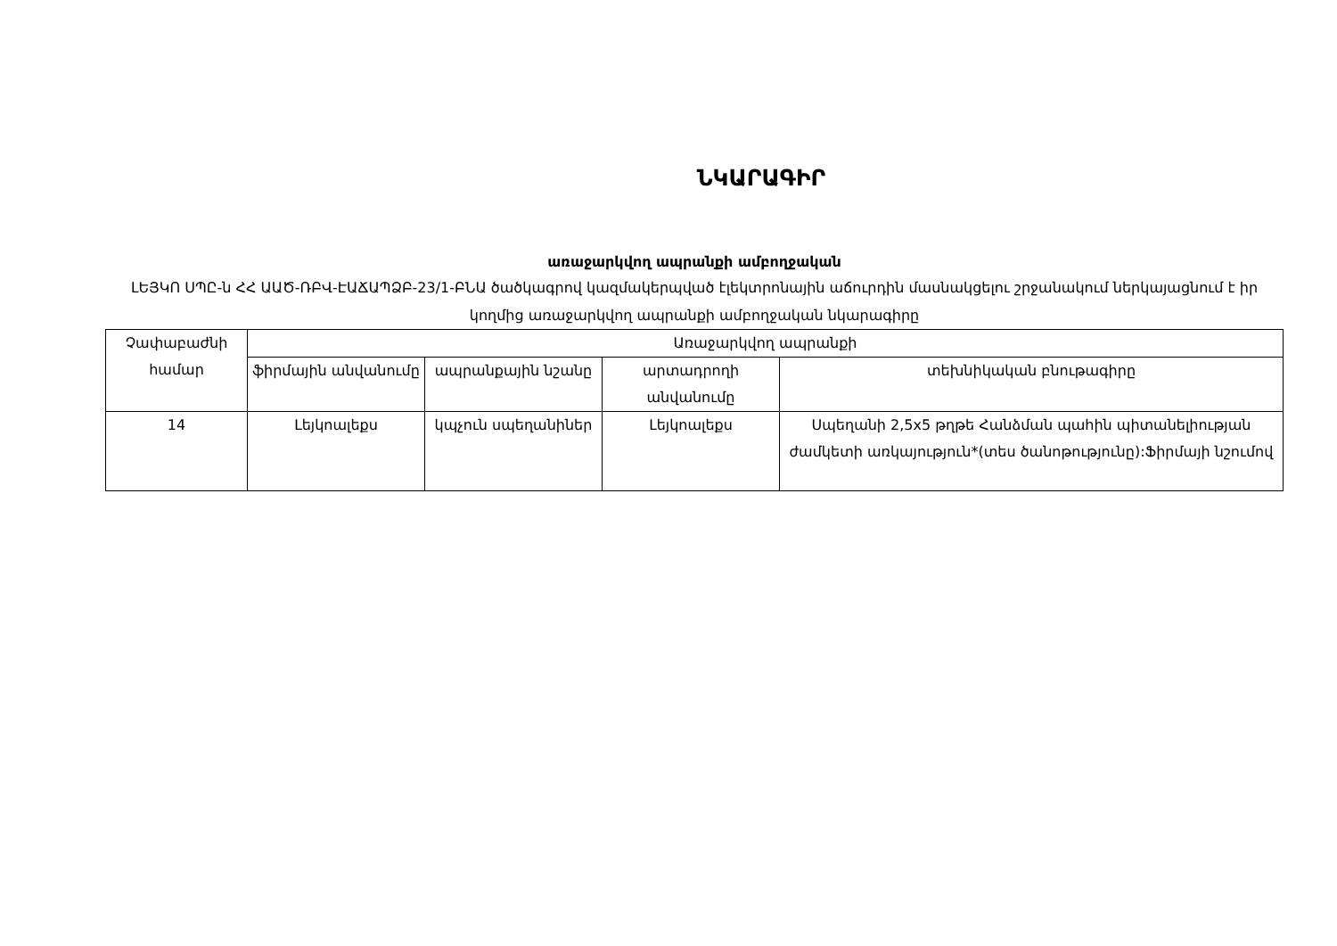ՆԿԱՐԱԳԻՐ
առաջարկվող ապրանքի ամբողջական
ԼԵՅԿՈ ՍՊԸ-ն ՀՀ ԱԱԾ-ՌԲՎ-ԷԱՃԱՊՁԲ-23/1-ԲՆԱ ծածկագրով կազմակերպված էլեկտրոնային աճուրդին մասնակցելու շրջանակում ներկայացնում է իր կողմից առաջարկվող ապրանքի ամբողջական նկարագիրը
| Չափաբաժնի համար | Առաջարկվող ապրանքի | | | |
| --- | --- | --- | --- | --- |
| | ֆիրմային անվանումը | ապրանքային նշանը | արտադրողի անվանումը | տեխնիկական բնութագիրը |
| 14 | Լեյկոալեքս | կպչուն սպեղանիներ | Լեյկոալեքս | Սպեղանի 2,5x5 թղթե Հանձման պահին պիտանելիության ժամկետի առկայություն*(տես ծանոթությունը):Ֆիրմայի նշումով |